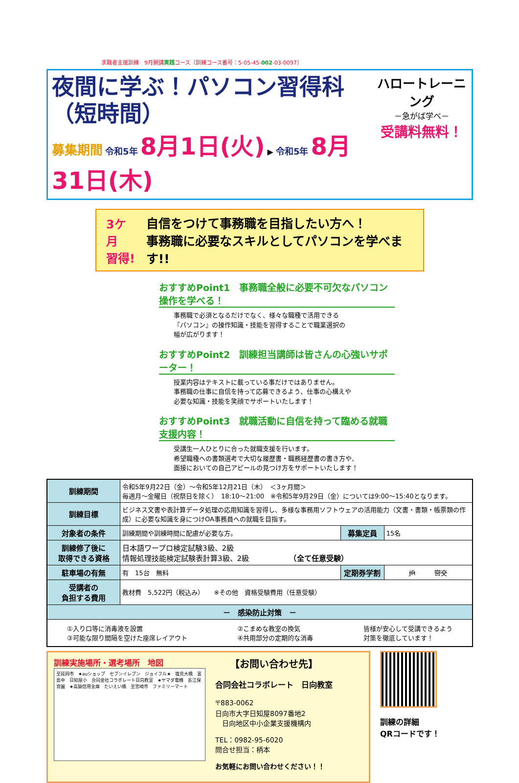求職者支援訓練　9月開講実践コース（訓練コース番号：5-05-45-002-03-0097）
夜間に学ぶ！パソコン習得科（短時間）
募集期間 令和5年 8月1日(火) ▶ 令和5年 8月31日(木)
ハロートレーニング
－急がば学べ－
受講料無料！
3ケ月
習得!
自信をつけて事務職を目指したい方へ！
事務職に必要なスキルとしてパソコンを学べます!!
おすすめPoint1　事務職全般に必要不可欠なパソコン操作を学べる！
事務職で必須となるだけでなく、様々な職種で活用できる
『パソコン』の操作知識・技能を習得することで職業選択の
幅が広がります！
おすすめPoint2　訓練担当講師は皆さんの心強いサポーター！
授業内容はテキストに載っている事だけではありません。
事務職の仕事に自信を持って応募できるよう、仕事の心構えや
必要な知識・技能を笑顔でサポートいたします！
おすすめPoint3　就職活動に自信を持って臨める就職支援内容！
受講生一人ひとりに合った就職支援を行います。
希望職種への書類選考で大切な履歴書・職務経歴書の書き方や、
面接においての自己アピールの見つけ方をサポートいたします！
| 訓練期間 | 令和5年9月22日（金）～令和5年12月21日（木） ＜3ヶ月間＞ 毎週月～金曜日（祝祭日を除く） 18:10～21:00 ※令和5年9月29日（金）については9:00～15:40となります。 | | |
| 訓練目標 | ビジネス文書や表計算データ処理の応用知識を習得し、多様な事務用ソフトウェアの活用能力（文書・書類・帳票類の作成）に必要な知識を身につけOA事務員への就職を目指す。 | | |
| 対象者の条件 | 訓練期間や訓練時間に配慮が必要な方。 | 募集定員 | 15名 |
| 訓練修了後に 取得できる資格 | 日本語ワープロ検定試験3級、2級 情報処理技能検定試験表計算3級、2級 （全て任意受験） | | |
| 駐車場の有無 | 有 15台 無料 | 定期券学割 | JR 宮交 |
| 受講者の 負担する費用 | 教材費 5,522円（税込み） ※その他 資格受験費用（任意受験） | | |
| － 感染防止対策 － | | | |
| ①入り口等に消毒液を設置 ③可能な限り間隔を空けた座席レイアウト ②こまめな教室の換気 ④共用部分の定期的な消毒 皆様が安心して受講できるよう 対策を徹底しています！ | | | |
訓練実施場所・選考場所　地図
至延岡市　★auショップ　セブンイレブン　ジョイフル★　塩見大橋　富島中　日知屋小　合同会社コラボレート日向教室　★ヤマダ電機　長江保育園　★高鍋信用金庫　たいえい橋　至宮崎市　ファミリーマート
【お問い合わせ先】
合同会社コラボレート　日向教室
〒883-0062
日向市大字日知屋8097番地2
　日向地区中小企業支援機構内
TEL：0982-95-6020
問合せ担当：柄本
お気軽にお問い合わせください！！
訓練の詳細
QRコードです！